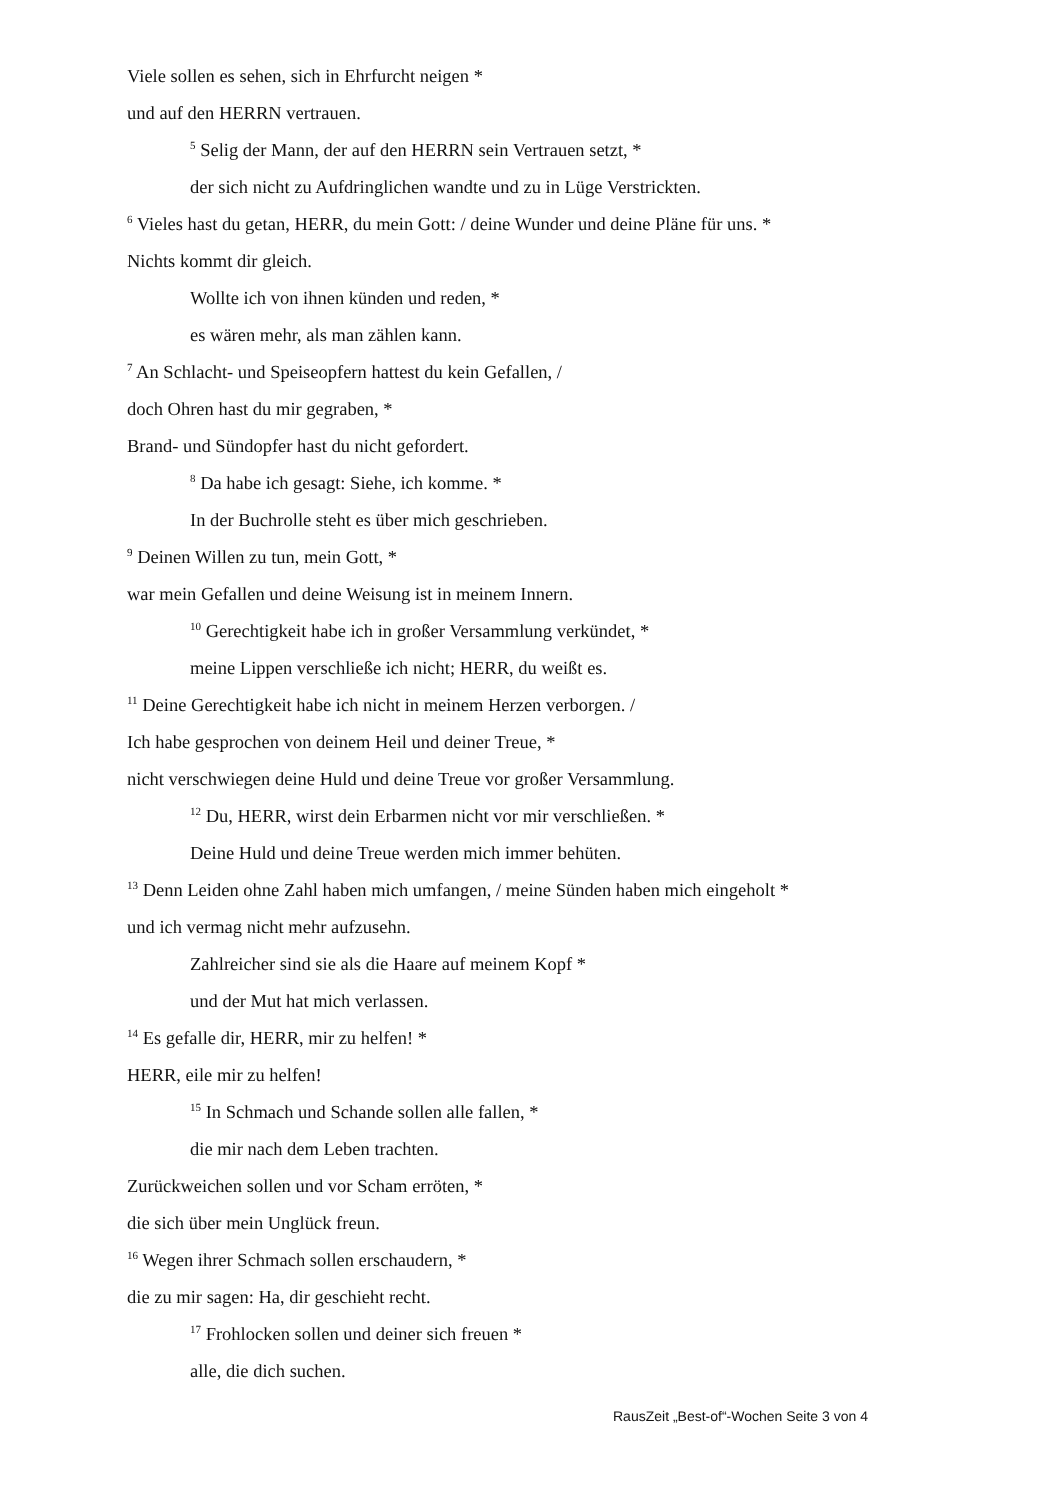Viele sollen es sehen, sich in Ehrfurcht neigen *
und auf den HERRN vertrauen.
<sup>5</sup> Selig der Mann, der auf den HERRN sein Vertrauen setzt, *
der sich nicht zu Aufdringlichen wandte und zu in Lüge Verstrickten.
<sup>6</sup> Vieles hast du getan, HERR, du mein Gott: / deine Wunder und deine Pläne für uns. *
Nichts kommt dir gleich.
Wollte ich von ihnen künden und reden, *
es wären mehr, als man zählen kann.
<sup>7</sup> An Schlacht- und Speiseopfern hattest du kein Gefallen, /
doch Ohren hast du mir gegraben, *
Brand- und Sündopfer hast du nicht gefordert.
<sup>8</sup> Da habe ich gesagt: Siehe, ich komme. *
In der Buchrolle steht es über mich geschrieben.
<sup>9</sup> Deinen Willen zu tun, mein Gott, *
war mein Gefallen und deine Weisung ist in meinem Innern.
<sup>10</sup> Gerechtigkeit habe ich in großer Versammlung verkündet, *
meine Lippen verschließe ich nicht; HERR, du weißt es.
<sup>11</sup> Deine Gerechtigkeit habe ich nicht in meinem Herzen verborgen. /
Ich habe gesprochen von deinem Heil und deiner Treue, *
nicht verschwiegen deine Huld und deine Treue vor großer Versammlung.
<sup>12</sup> Du, HERR, wirst dein Erbarmen nicht vor mir verschließen. *
Deine Huld und deine Treue werden mich immer behüten.
<sup>13</sup> Denn Leiden ohne Zahl haben mich umfangen, / meine Sünden haben mich eingeholt *
und ich vermag nicht mehr aufzusehn.
Zahlreicher sind sie als die Haare auf meinem Kopf *
und der Mut hat mich verlassen.
<sup>14</sup> Es gefalle dir, HERR, mir zu helfen! *
HERR, eile mir zu helfen!
<sup>15</sup> In Schmach und Schande sollen alle fallen, *
die mir nach dem Leben trachten.
Zurückweichen sollen und vor Scham erröten, *
die sich über mein Unglück freun.
<sup>16</sup> Wegen ihrer Schmach sollen erschaudern, *
die zu mir sagen: Ha, dir geschieht recht.
<sup>17</sup> Frohlocken sollen und deiner sich freuen *
alle, die dich suchen.
RausZeit „Best-of“-Wochen Seite 3 von 4